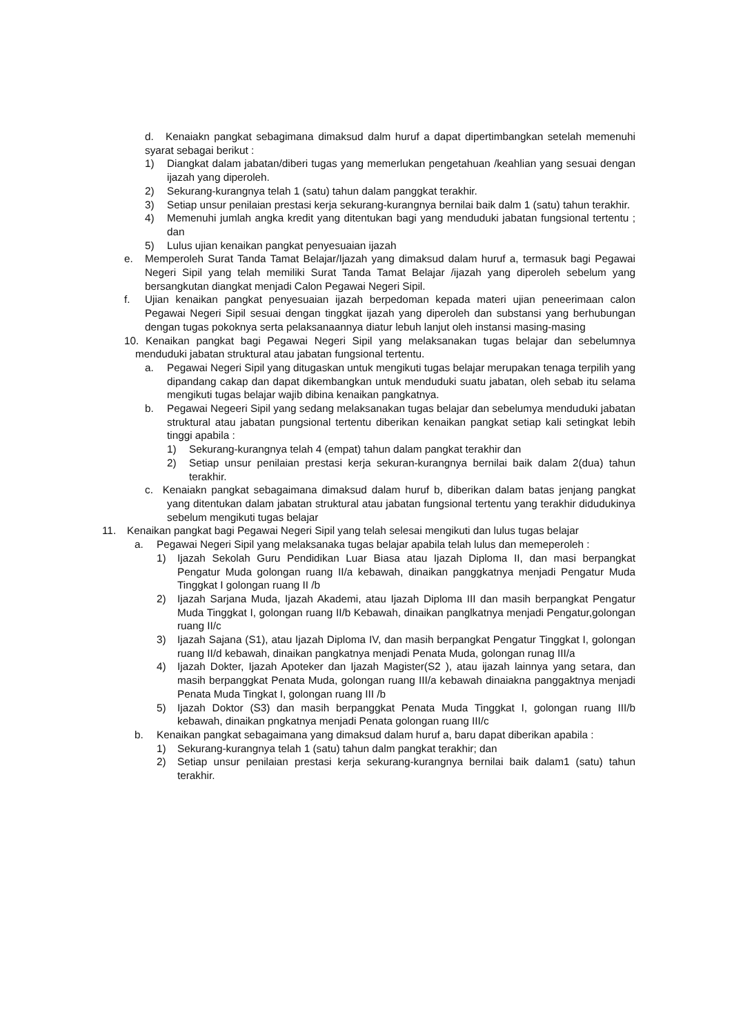d. Kenaiakn pangkat sebagimana dimaksud dalm huruf a dapat dipertimbangkan setelah memenuhi syarat sebagai berikut :
1) Diangkat dalam jabatan/diberi tugas yang memerlukan pengetahuan /keahlian yang sesuai dengan ijazah yang diperoleh.
2) Sekurang-kurangnya telah 1 (satu) tahun dalam panggkat terakhir.
3) Setiap unsur penilaian prestasi kerja sekurang-kurangnya bernilai baik dalm 1 (satu) tahun terakhir.
4) Memenuhi jumlah angka kredit yang ditentukan bagi yang menduduki jabatan fungsional tertentu ; dan
5) Lulus ujian kenaikan pangkat penyesuaian ijazah
e. Memperoleh Surat Tanda Tamat Belajar/Ijazah yang dimaksud dalam huruf a, termasuk bagi Pegawai Negeri Sipil yang telah memiliki Surat Tanda Tamat Belajar /ijazah yang diperoleh sebelum yang bersangkutan diangkat menjadi Calon Pegawai Negeri Sipil.
f. Ujian kenaikan pangkat penyesuaian ijazah berpedoman kepada materi ujian peneerimaan calon Pegawai Negeri Sipil sesuai dengan tinggkat ijazah yang diperoleh dan substansi yang berhubungan dengan tugas pokoknya serta pelaksanaannya diatur lebuh lanjut oleh instansi masing-masing
10. Kenaikan pangkat bagi Pegawai Negeri Sipil yang melaksanakan tugas belajar dan sebelumnya menduduki jabatan struktural atau jabatan fungsional tertentu.
a. Pegawai Negeri Sipil yang ditugaskan untuk mengikuti tugas belajar merupakan tenaga terpilih yang dipandang cakap dan dapat dikembangkan untuk menduduki suatu jabatan, oleh sebab itu selama mengikuti tugas belajar wajib dibina kenaikan pangkatnya.
b. Pegawai Negeeri Sipil yang sedang melaksanakan tugas belajar dan sebelumya menduduki jabatan struktural atau jabatan pungsional tertentu diberikan kenaikan pangkat setiap kali setingkat lebih tinggi apabila :
1) Sekurang-kurangnya telah 4 (empat) tahun dalam pangkat terakhir dan
2) Setiap unsur penilaian prestasi kerja sekuran-kurangnya bernilai baik dalam 2(dua) tahun terakhir.
c. Kenaiakn pangkat sebagaimana dimaksud dalam huruf b, diberikan dalam batas jenjang pangkat yang ditentukan dalam jabatan struktural atau jabatan fungsional tertentu yang terakhir didudukinya sebelum mengikuti tugas belajar
11. Kenaikan pangkat bagi Pegawai Negeri Sipil yang telah selesai mengikuti dan lulus tugas belajar
a. Pegawai Negeri Sipil yang melaksanaka tugas belajar apabila telah lulus dan memeperoleh :
1) Ijazah Sekolah Guru Pendidikan Luar Biasa atau Ijazah Diploma II, dan masi berpangkat Pengatur Muda golongan ruang II/a kebawah, dinaikan panggkatnya menjadi Pengatur Muda Tinggkat I golongan ruang II /b
2) Ijazah Sarjana Muda, Ijazah Akademi, atau Ijazah Diploma III dan masih berpangkat Pengatur Muda Tinggkat I, golongan ruang II/b Kebawah, dinaikan panglkatnya menjadi Pengatur,golongan ruang II/c
3) Ijazah Sajana (S1), atau Ijazah Diploma IV, dan masih berpangkat Pengatur Tinggkat I, golongan ruang II/d kebawah, dinaikan pangkatnya menjadi Penata Muda, golongan runag III/a
4) Ijazah Dokter, Ijazah Apoteker dan Ijazah Magister(S2 ), atau ijazah lainnya yang setara, dan masih berpanggkat Penata Muda, golongan ruang III/a kebawah dinaiakna panggaktnya menjadi Penata Muda Tingkat I, golongan ruang III /b
5) Ijazah Doktor (S3) dan masih berpanggkat Penata Muda Tinggkat I, golongan ruang III/b kebawah, dinaikan pngkatnya menjadi Penata golongan ruang III/c
b. Kenaikan pangkat sebagaimana yang dimaksud dalam huruf a, baru dapat diberikan apabila :
1) Sekurang-kurangnya telah 1 (satu) tahun dalm pangkat terakhir; dan
2) Setiap unsur penilaian prestasi kerja sekurang-kurangnya bernilai baik dalam1 (satu) tahun terakhir.